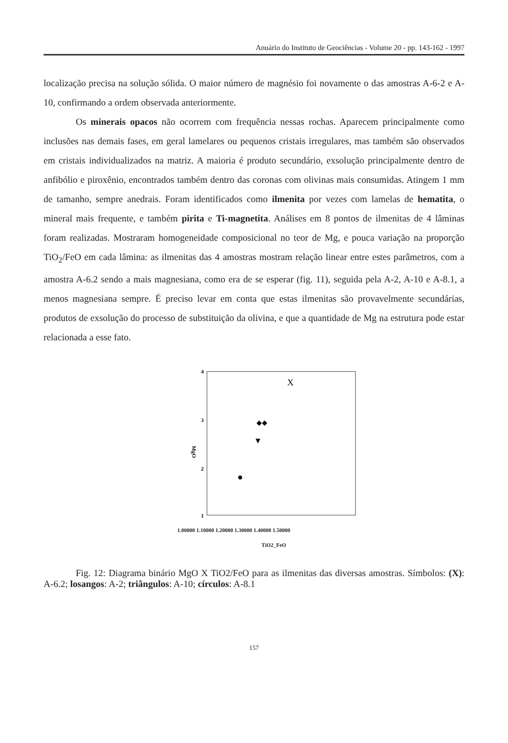Anuário do Instituto de Geociências - Volume 20 - pp. 143-162 - 1997
localização precisa na solução sólida. O maior número de magnésio foi novamente o das amostras A-6-2 e A-10, confirmando a ordem observada anteriormente.
Os minerais opacos não ocorrem com frequência nessas rochas. Aparecem principalmente como inclusões nas demais fases, em geral lamelares ou pequenos cristais irregulares, mas também são observados em cristais individualizados na matriz. A maioria é produto secundário, exsolução principalmente dentro de anfibólio e piroxênio, encontrados também dentro das coronas com olivinas mais consumidas. Atingem 1 mm de tamanho, sempre anedrais. Foram identificados como ilmenita por vezes com lamelas de hematita, o mineral mais frequente, e também pirita e Ti-magnetita. Análises em 8 pontos de ilmenitas de 4 lâminas foram realizadas. Mostraram homogeneidade composicional no teor de Mg, e pouca variação na proporção TiO<sub>2</sub>/FeO em cada lâmina: as ilmenitas das 4 amostras mostram relação linear entre estes parâmetros, com a amostra A-6.2 sendo a mais magnesiana, como era de se esperar (fig. 11), seguida pela A-2, A-10 e A-8.1, a menos magnesiana sempre. É preciso levar em conta que estas ilmenitas são provavelmente secundárias, produtos de exsolução do processo de substituição da olivina, e que a quantidade de Mg na estrutura pode estar relacionada a esse fato.
4
3
2
1
MgO
X
◆◆
▼
1.00000 1.10000 1.20000 1.30000 1.40000 1.50000
TiO2_FeO
Fig. 12: Diagrama binário MgO X TiO2/FeO para as ilmenitas das diversas amostras. Símbolos: (X): A-6.2; losangos: A-2; triângulos: A-10; círculos: A-8.1
157